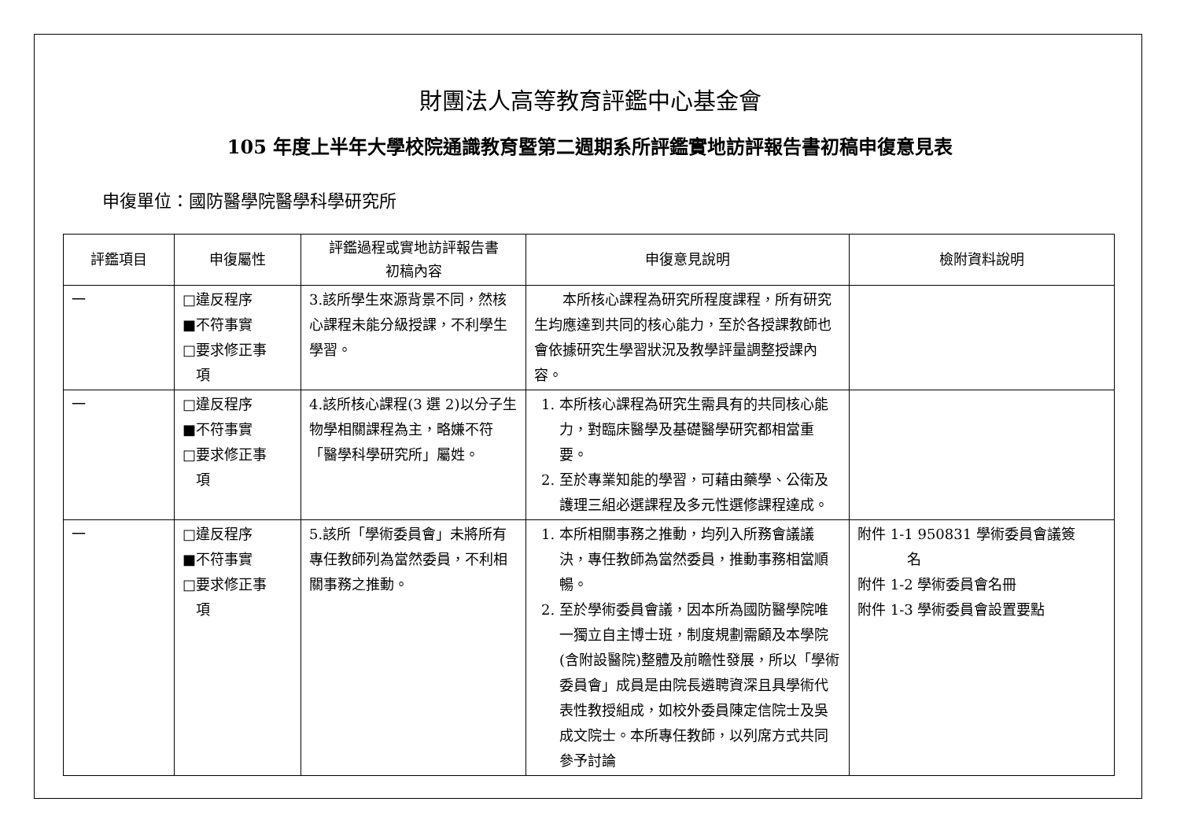財團法人高等教育評鑑中心基金會
105 年度上半年大學校院通識教育暨第二週期系所評鑑實地訪評報告書初稿申復意見表
申復單位：國防醫學院醫學科學研究所
| 評鑑項目 | 申復屬性 | 評鑑過程或實地訪評報告書 初稿內容 | 申復意見說明 | 檢附資料說明 |
| --- | --- | --- | --- | --- |
| 一 | □違反程序 ■不符事實 □要求修正事 項 | 3.該所學生來源背景不同，然核心課程未能分級授課，不利學生學習。 | 本所核心課程為研究所程度課程，所有研究生均應達到共同的核心能力，至於各授課教師也會依據研究生學習狀況及教學評量調整授課內容。 | |
| 一 | □違反程序 ■不符事實 □要求修正事 項 | 4.該所核心課程(3 選 2)以分子生物學相關課程為主，略嫌不符「醫學科學研究所」屬姓。 | 1. 本所核心課程為研究生需具有的共同核心能力，對臨床醫學及基礎醫學研究都相當重要。 2. 至於專業知能的學習，可藉由藥學、公衛及護理三組必選課程及多元性選修課程達成。 | |
| 一 | □違反程序 ■不符事實 □要求修正事 項 | 5.該所「學術委員會」未將所有專任教師列為當然委員，不利相關事務之推動。 | 1. 本所相關事務之推動，均列入所務會議議決，專任教師為當然委員，推動事務相當順暢。 2. 至於學術委員會議，因本所為國防醫學院唯一獨立自主博士班，制度規劃需顧及本學院(含附設醫院)整體及前瞻性發展，所以「學術委員會」成員是由院長遴聘資深且具學術代表性教授組成，如校外委員陳定信院士及吳成文院士。本所專任教師，以列席方式共同參予討論 | 附件 1-1 950831 學術委員會議簽 名 附件 1-2 學術委員會名冊 附件 1-3 學術委員會設置要點 |